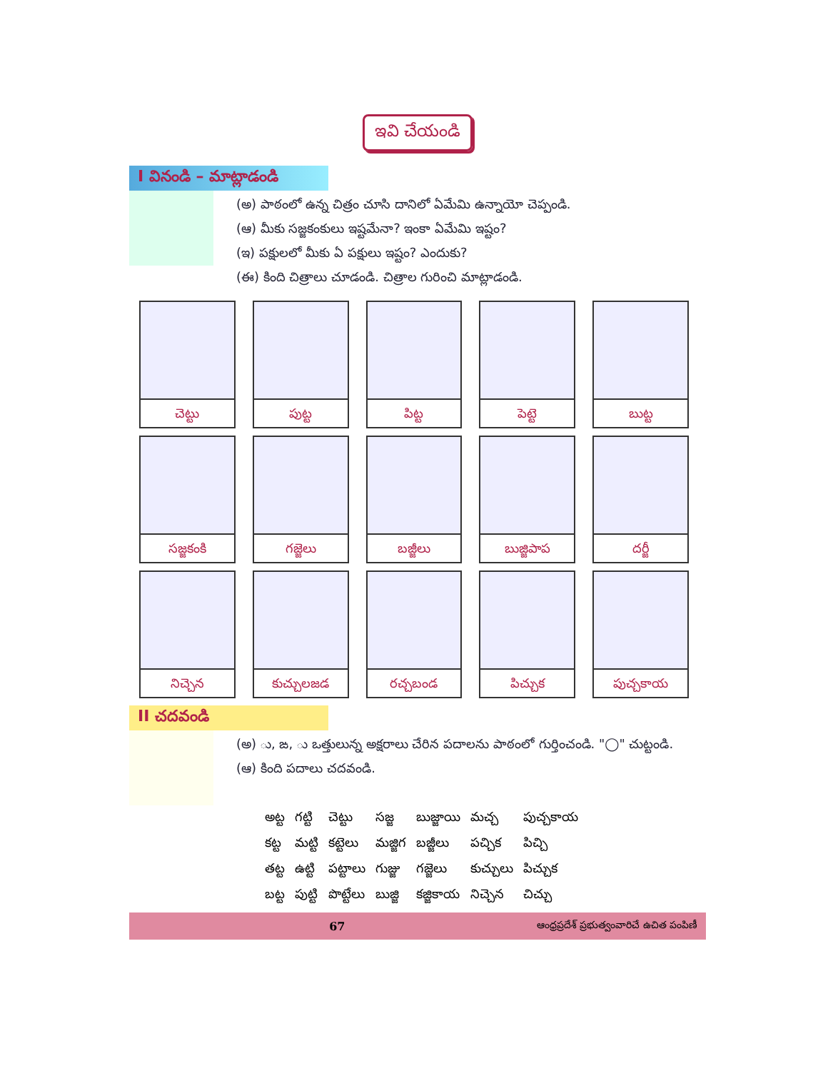ఇవి చేయండి
I వినండి – మాట్లాడండి
(అ) పాఠంలో ఉన్న చిత్రం చూసి దానిలో ఏమేమి ఉన్నాయో చెప్పండి.
(ఆ) మీకు సజ్జకంకులు ఇష్టమేనా? ఇంకా ఏమేమి ఇష్టం?
(ఇ) పక్షులలో మీకు ఏ పక్షులు ఇష్టం? ఎందుకు?
(ఈ) కింది చిత్రాలు చూడండి. చిత్రాల గురించి మాట్లాడండి.
| చెట్టు | పుట్ట | పిట్ట | పెట్టె | బుట్ట |
| సజ్జకంకి | గజ్జెలు | బజ్జీలు | బుజ్జిపాప | దర్జీ |
| నిచ్చెన | కుచ్చులజడ | రచ్చబండ | పిచ్చుక | పుచ్చకాయ |
II చదవండి
(అ) ు, ఙ, ు ఒత్తులున్న అక్షరాలు చేరిన పదాలను పాఠంలో గుర్తించండి. "◯" చుట్టండి.
(ఆ) కింది పదాలు చదవండి.
| అట్ట | గట్టి | చెట్టు | సజ్జ | బుజ్జాయి | మచ్చ | పుచ్చకాయ |
| కట్ట | మట్టి | కట్టెలు | మజ్జిగ | బజ్జీలు | పచ్చిక | పిచ్చి |
| తట్ట | ఉట్టి | పట్టాలు | గుజ్జు | గజ్జెలు | కుచ్చులు | పిచ్చుక |
| బట్ట | పుట్టి | పొట్టేలు | బుజ్జి | కజ్జికాయ | నిచ్చెన | చిచ్చు |
67 ఆంధ్రప్రదేశ్ ప్రభుత్వంవారిచే ఉచిత పంపిణీ